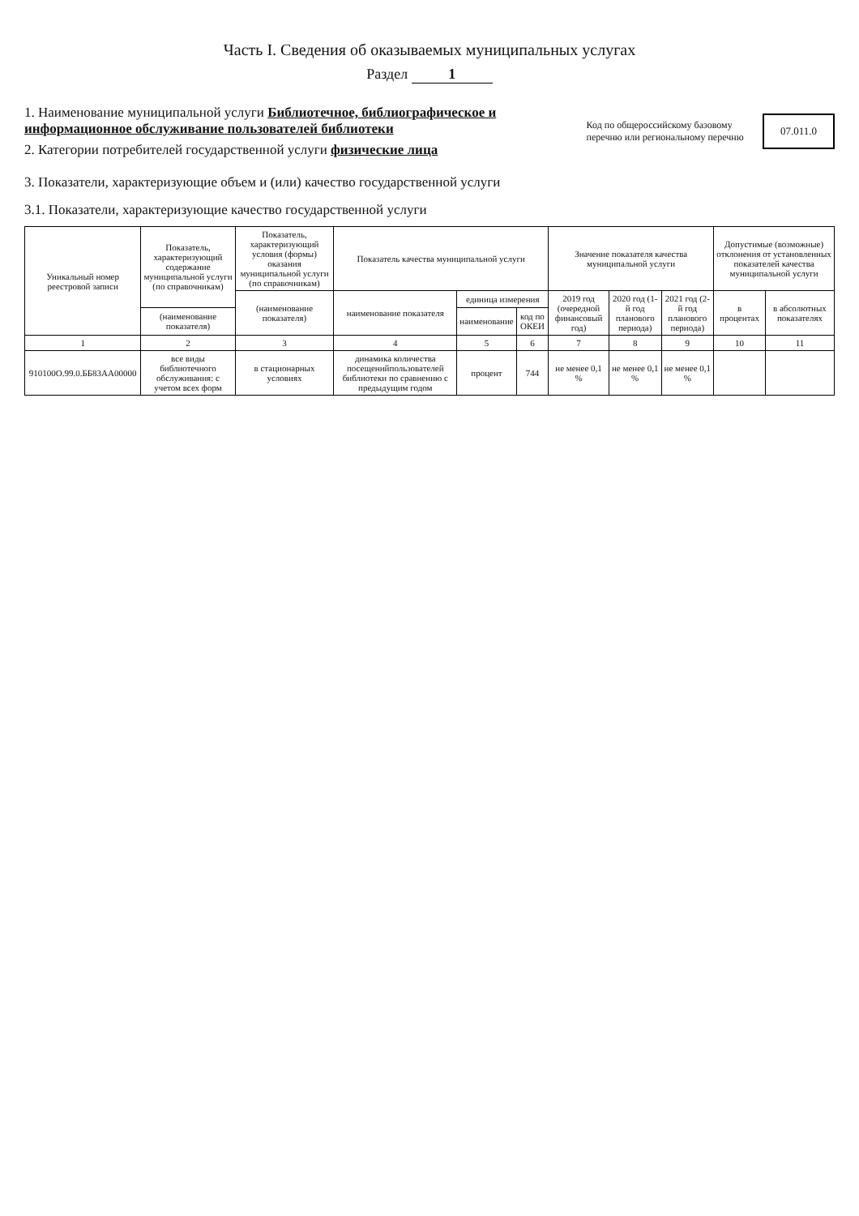Часть I. Сведения об оказываемых муниципальных услугах
Раздел 1
1. Наименование муниципальной услуги Библиотечное, библиографическое и информационное обслуживание пользователей библиотеки
2. Категории потребителей государственной услуги физические лица
Код по общероссийскому базовому перечню или региональному перечню
07.011.0
3. Показатели, характеризующие объем и (или) качество государственной услуги
3.1. Показатели, характеризующие качество государственной услуги
| Уникальный номер реестровой записи | Показатель, характеризующий содержание муниципальной услуги (по справочникам) | Показатель, характеризующий условия (формы) оказания муниципальной услуги (по справочникам) | Показатель качества муниципальной услуги | | | Значение показателя качества муниципальной услуги | | | Допустимые (возможные) отклонения от установленных показателей качества муниципальной услуги | |
| --- | --- | --- | --- | --- | --- | --- | --- | --- | --- | --- |
| | | (наименование показателя) | наименование показателя | единица измерения | | 2019 год (очередной финансовый год) | 2020 год (1-й год планового периода) | 2021 год (2-й год планового периода) | в процентах | в абсолютных показателях |
| | (наименование показателя) | | | наименование | код по ОКЕИ | | | | | |
| 1 | 2 | 3 | 4 | 5 | 6 | 7 | 8 | 9 | 10 | 11 |
| 910100О.99.0.ББ83АА00000 | все виды библиотечного обслуживания: с учетом всех форм | в стационарных условиях | динамика количества посещенийпользователей библиотеки по сравнению с предыдущим годом | процент | 744 | не менее 0,1 % | не менее 0,1 % | не менее 0,1 % | | |